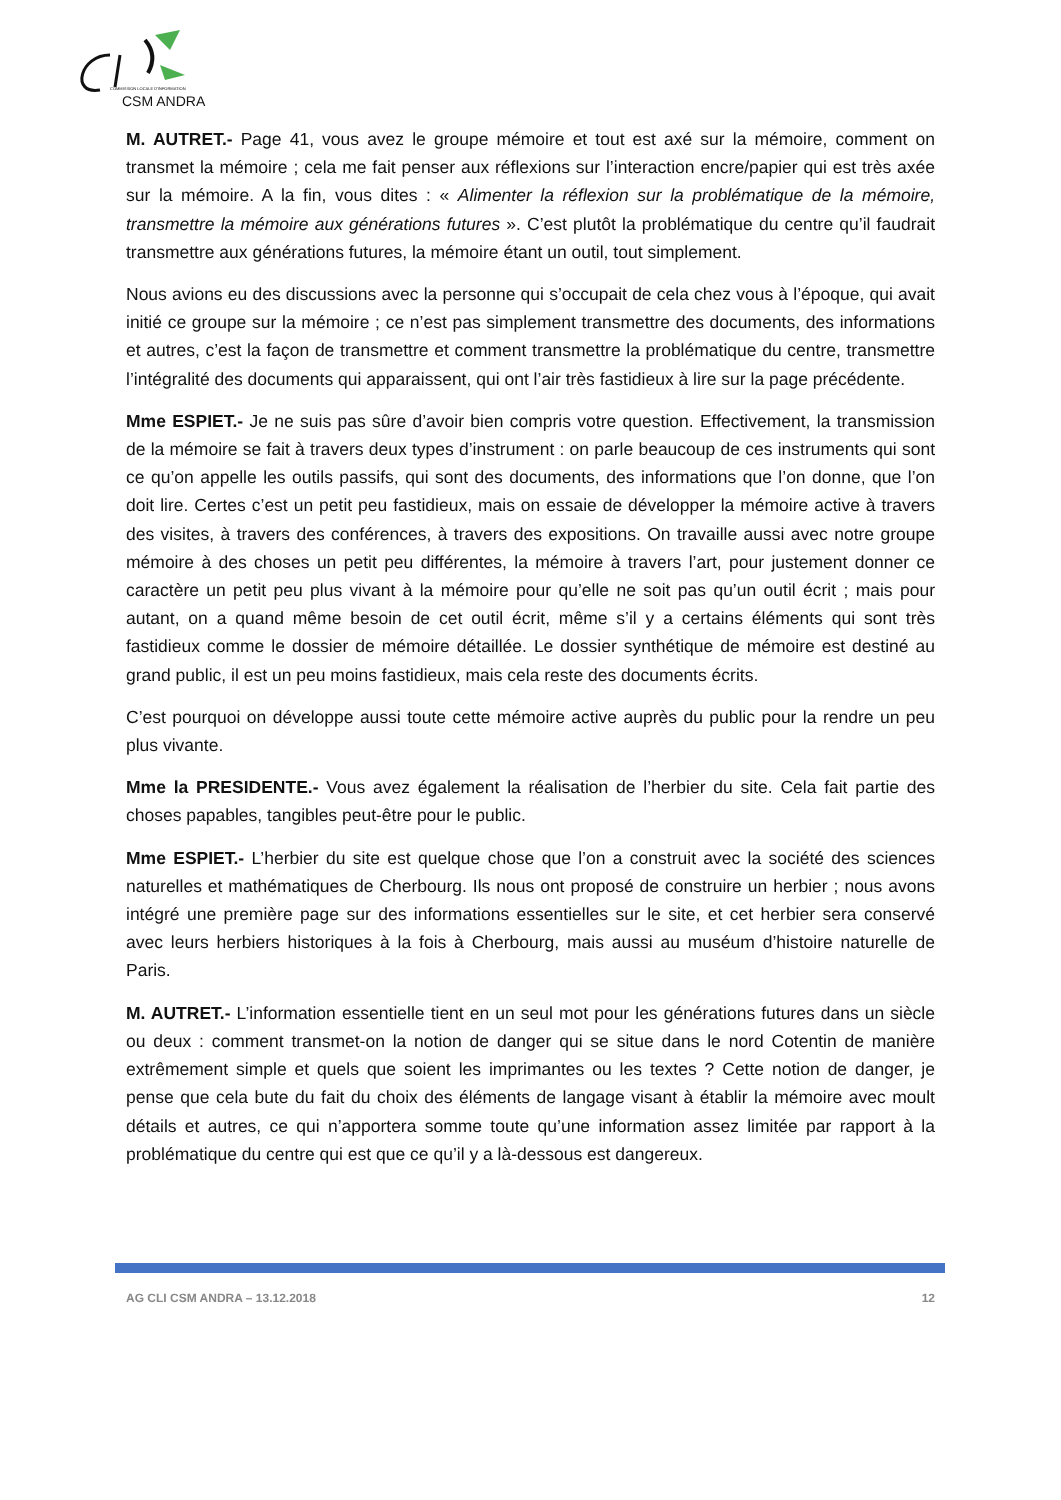COMMISSION LOCALE D'INFORMATION
CSM ANDRA
M. AUTRET.- Page 41, vous avez le groupe mémoire et tout est axé sur la mémoire, comment on transmet la mémoire ; cela me fait penser aux réflexions sur l’interaction encre/papier qui est très axée sur la mémoire. A la fin, vous dites : « Alimenter la réflexion sur la problématique de la mémoire, transmettre la mémoire aux générations futures ». C’est plutôt la problématique du centre qu’il faudrait transmettre aux générations futures, la mémoire étant un outil, tout simplement.
Nous avions eu des discussions avec la personne qui s’occupait de cela chez vous à l’époque, qui avait initié ce groupe sur la mémoire ; ce n’est pas simplement transmettre des documents, des informations et autres, c’est la façon de transmettre et comment transmettre la problématique du centre, transmettre l’intégralité des documents qui apparaissent, qui ont l’air très fastidieux à lire sur la page précédente.
Mme ESPIET.- Je ne suis pas sûre d’avoir bien compris votre question. Effectivement, la transmission de la mémoire se fait à travers deux types d’instrument : on parle beaucoup de ces instruments qui sont ce qu’on appelle les outils passifs, qui sont des documents, des informations que l’on donne, que l’on doit lire. Certes c’est un petit peu fastidieux, mais on essaie de développer la mémoire active à travers des visites, à travers des conférences, à travers des expositions. On travaille aussi avec notre groupe mémoire à des choses un petit peu différentes, la mémoire à travers l’art, pour justement donner ce caractère un petit peu plus vivant à la mémoire pour qu’elle ne soit pas qu’un outil écrit ; mais pour autant, on a quand même besoin de cet outil écrit, même s’il y a certains éléments qui sont très fastidieux comme le dossier de mémoire détaillée. Le dossier synthétique de mémoire est destiné au grand public, il est un peu moins fastidieux, mais cela reste des documents écrits.
C’est pourquoi on développe aussi toute cette mémoire active auprès du public pour la rendre un peu plus vivante.
Mme la PRESIDENTE.- Vous avez également la réalisation de l’herbier du site. Cela fait partie des choses papables, tangibles peut-être pour le public.
Mme ESPIET.- L’herbier du site est quelque chose que l’on a construit avec la société des sciences naturelles et mathématiques de Cherbourg. Ils nous ont proposé de construire un herbier ; nous avons intégré une première page sur des informations essentielles sur le site, et cet herbier sera conservé avec leurs herbiers historiques à la fois à Cherbourg, mais aussi au muséum d’histoire naturelle de Paris.
M. AUTRET.- L’information essentielle tient en un seul mot pour les générations futures dans un siècle ou deux : comment transmet-on la notion de danger qui se situe dans le nord Cotentin de manière extrêmement simple et quels que soient les imprimantes ou les textes ? Cette notion de danger, je pense que cela bute du fait du choix des éléments de langage visant à établir la mémoire avec moult détails et autres, ce qui n’apportera somme toute qu’une information assez limitée par rapport à la problématique du centre qui est que ce qu’il y a là-dessous est dangereux.
AG CLI CSM ANDRA – 13.12.2018 12